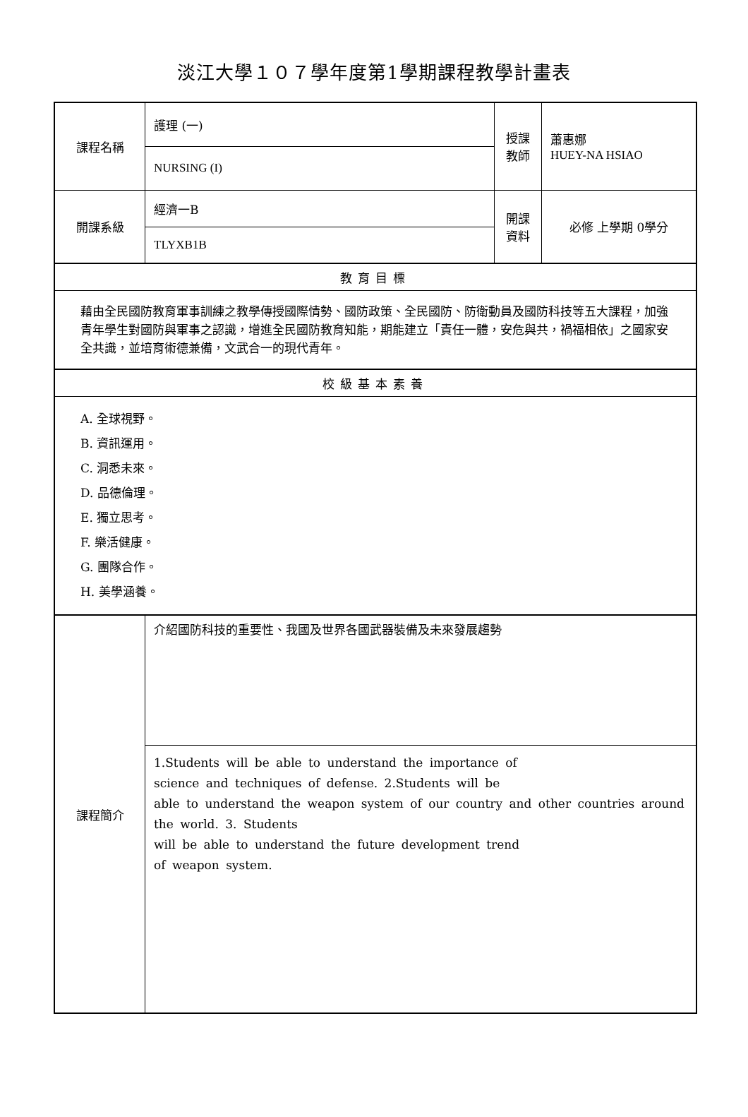淡江大學１０７學年度第1學期課程教學計畫表
| 課程名稱 | 護理 (一) | 授課 教師 | 蕭惠娜 HUEY-NA HSIAO |
| | NURSING (I) | | |
| 開課系級 | 經濟一B | 開課 資料 | 必修 上學期 0學分 |
| | TLYXB1B | | |
| 教育目標 | | | |
| 藉由全民國防教育軍事訓練之教學傳授國際情勢、國防政策、全民國防、防衛動員及國防科技等五大課程，加強青年學生對國防與軍事之認識，增進全民國防教育知能，期能建立「責任一體，安危與共，禍福相依」之國家安全共識，並培育術德兼備，文武合一的現代青年。 | | | |
| 校級基本素養 | | | |
| A. 全球視野。 B. 資訊運用。 C. 洞悉未來。 D. 品德倫理。 E. 獨立思考。 F. 樂活健康。 G. 團隊合作。 H. 美學涵養。 | | | |
| 課程簡介 | 介紹國防科技的重要性、我國及世界各國武器裝備及未來發展趨勢 | | |
| | 1.Students will be able to understand the importance of science and techniques of defense. 2.Students will be able to understand the weapon system of our country and other countries around the world. 3. Students will be able to understand the future development trend of weapon system. | | |